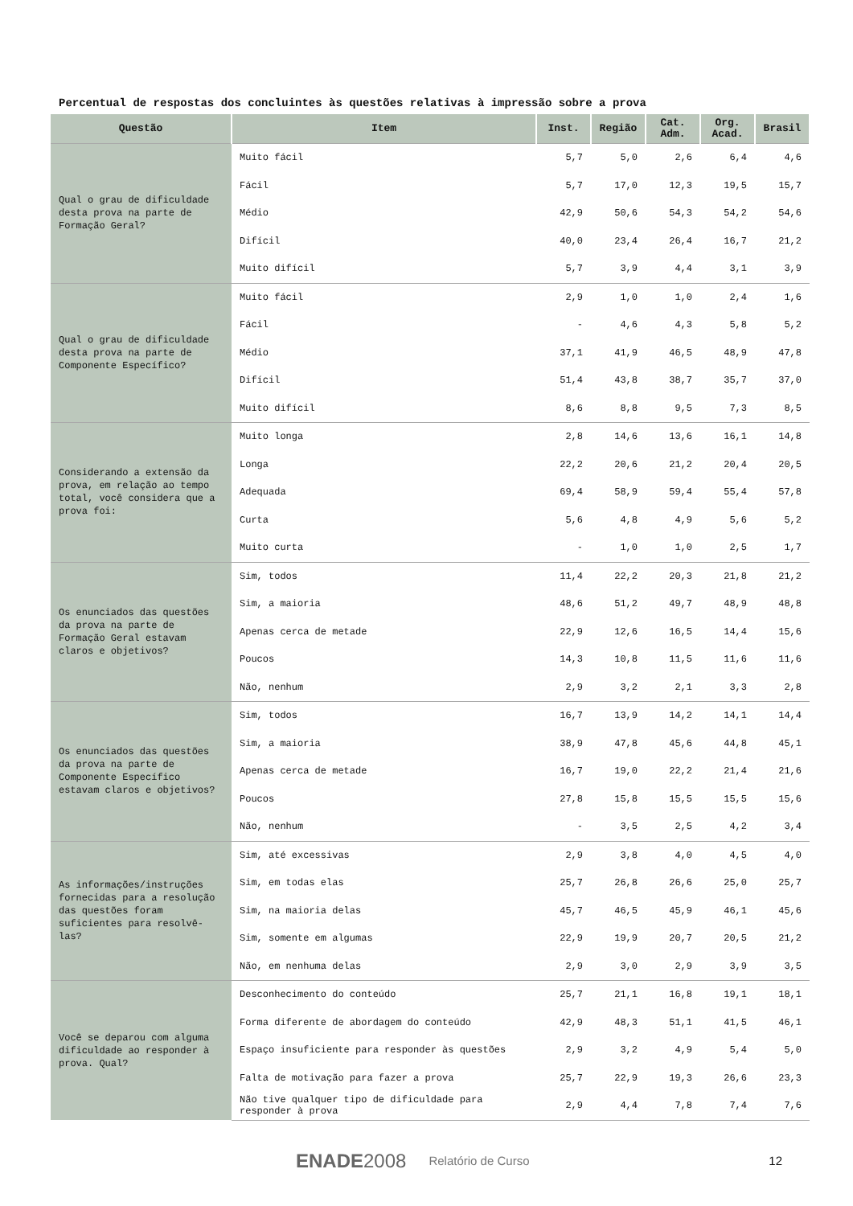Percentual de respostas dos concluintes às questões relativas à impressão sobre a prova
| Questão | Item | Inst. | Região | Cat. Adm. | Org. Acad. | Brasil |
| --- | --- | --- | --- | --- | --- | --- |
| Qual o grau de dificuldade desta prova na parte de Formação Geral? | Muito fácil | 5,7 | 5,0 | 2,6 | 6,4 | 4,6 |
| | Fácil | 5,7 | 17,0 | 12,3 | 19,5 | 15,7 |
| | Médio | 42,9 | 50,6 | 54,3 | 54,2 | 54,6 |
| | Difícil | 40,0 | 23,4 | 26,4 | 16,7 | 21,2 |
| | Muito difícil | 5,7 | 3,9 | 4,4 | 3,1 | 3,9 |
| Qual o grau de dificuldade desta prova na parte de Componente Específico? | Muito fácil | 2,9 | 1,0 | 1,0 | 2,4 | 1,6 |
| | Fácil | - | 4,6 | 4,3 | 5,8 | 5,2 |
| | Médio | 37,1 | 41,9 | 46,5 | 48,9 | 47,8 |
| | Difícil | 51,4 | 43,8 | 38,7 | 35,7 | 37,0 |
| | Muito difícil | 8,6 | 8,8 | 9,5 | 7,3 | 8,5 |
| Considerando a extensão da prova, em relação ao tempo total, você considera que a prova foi: | Muito longa | 2,8 | 14,6 | 13,6 | 16,1 | 14,8 |
| | Longa | 22,2 | 20,6 | 21,2 | 20,4 | 20,5 |
| | Adequada | 69,4 | 58,9 | 59,4 | 55,4 | 57,8 |
| | Curta | 5,6 | 4,8 | 4,9 | 5,6 | 5,2 |
| | Muito curta | - | 1,0 | 1,0 | 2,5 | 1,7 |
| Os enunciados das questões da prova na parte de Formação Geral estavam claros e objetivos? | Sim, todos | 11,4 | 22,2 | 20,3 | 21,8 | 21,2 |
| | Sim, a maioria | 48,6 | 51,2 | 49,7 | 48,9 | 48,8 |
| | Apenas cerca de metade | 22,9 | 12,6 | 16,5 | 14,4 | 15,6 |
| | Poucos | 14,3 | 10,8 | 11,5 | 11,6 | 11,6 |
| | Não, nenhum | 2,9 | 3,2 | 2,1 | 3,3 | 2,8 |
| Os enunciados das questões da prova na parte de Componente Específico estavam claros e objetivos? | Sim, todos | 16,7 | 13,9 | 14,2 | 14,1 | 14,4 |
| | Sim, a maioria | 38,9 | 47,8 | 45,6 | 44,8 | 45,1 |
| | Apenas cerca de metade | 16,7 | 19,0 | 22,2 | 21,4 | 21,6 |
| | Poucos | 27,8 | 15,8 | 15,5 | 15,5 | 15,6 |
| | Não, nenhum | - | 3,5 | 2,5 | 4,2 | 3,4 |
| As informações/instruções fornecidas para a resolução das questões foram suficientes para resolvê-las? | Sim, até excessivas | 2,9 | 3,8 | 4,0 | 4,5 | 4,0 |
| | Sim, em todas elas | 25,7 | 26,8 | 26,6 | 25,0 | 25,7 |
| | Sim, na maioria delas | 45,7 | 46,5 | 45,9 | 46,1 | 45,6 |
| | Sim, somente em algumas | 22,9 | 19,9 | 20,7 | 20,5 | 21,2 |
| | Não, em nenhuma delas | 2,9 | 3,0 | 2,9 | 3,9 | 3,5 |
| Você se deparou com alguma dificuldade ao responder à prova. Qual? | Desconhecimento do conteúdo | 25,7 | 21,1 | 16,8 | 19,1 | 18,1 |
| | Forma diferente de abordagem do conteúdo | 42,9 | 48,3 | 51,1 | 41,5 | 46,1 |
| | Espaço insuficiente para responder às questões | 2,9 | 3,2 | 4,9 | 5,4 | 5,0 |
| | Falta de motivação para fazer a prova | 25,7 | 22,9 | 19,3 | 26,6 | 23,3 |
| | Não tive qualquer tipo de dificuldade para responder à prova | 2,9 | 4,4 | 7,8 | 7,4 | 7,6 |
ENADE2008 Relatório de Curso 12